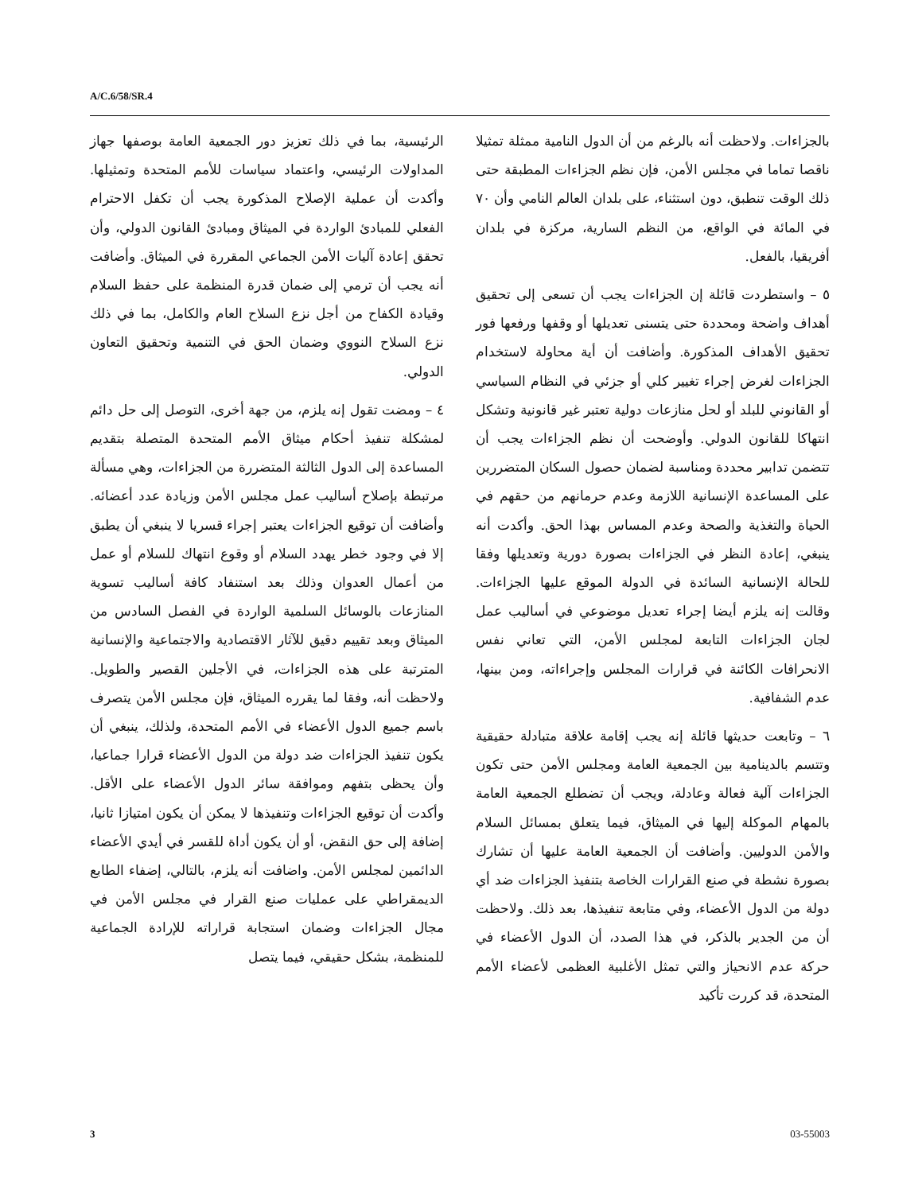A/C.6/58/SR.4
الرئيسية، بما في ذلك تعزيز دور الجمعية العامة بوصفها جهاز المداولات الرئيسي، واعتماد سياسات للأمم المتحدة وتمثيلها. وأكدت أن عملية الإصلاح المذكورة يجب أن تكفل الاحترام الفعلي للمبادئ الواردة في الميثاق ومبادئ القانون الدولي، وأن تحقق إعادة آليات الأمن الجماعي المقررة في الميثاق. وأضافت أنه يجب أن ترمي إلى ضمان قدرة المنظمة على حفظ السلام وقيادة الكفاح من أجل نزع السلاح العام والكامل، بما في ذلك نزع السلاح النووي وضمان الحق في التنمية وتحقيق التعاون الدولي.
٤ – ومضت تقول إنه يلزم، من جهة أخرى، التوصل إلى حل دائم لمشكلة تنفيذ أحكام ميثاق الأمم المتحدة المتصلة بتقديم المساعدة إلى الدول الثالثة المتضررة من الجزاءات، وهي مسألة مرتبطة بإصلاح أساليب عمل مجلس الأمن وزيادة عدد أعضائه. وأضافت أن توقيع الجزاءات يعتبر إجراء قسريا لا ينبغي أن يطبق إلا في وجود خطر يهدد السلام أو وقوع انتهاك للسلام أو عمل من أعمال العدوان وذلك بعد استنفاد كافة أساليب تسوية المنازعات بالوسائل السلمية الواردة في الفصل السادس من الميثاق وبعد تقييم دقيق للآثار الاقتصادية والاجتماعية والإنسانية المترتبة على هذه الجزاءات، في الأجلين القصير والطويل. ولاحظت أنه، وفقا لما يقرره الميثاق، فإن مجلس الأمن يتصرف باسم جميع الدول الأعضاء في الأمم المتحدة، ولذلك، ينبغي أن يكون تنفيذ الجزاءات ضد دولة من الدول الأعضاء قرارا جماعيا، وأن يحظى بتفهم وموافقة سائر الدول الأعضاء على الأقل. وأكدت أن توقيع الجزاءات وتنفيذها لا يمكن أن يكون امتيازا ثانيا، إضافة إلى حق النقض، أو أن يكون أداة للقسر في أيدي الأعضاء الدائمين لمجلس الأمن. واضافت أنه يلزم، بالتالي، إضفاء الطابع الديمقراطي على عمليات صنع القرار في مجلس الأمن في مجال الجزاءات وضمان استجابة قراراته للإرادة الجماعية للمنظمة، بشكل حقيقي، فيما يتصل
بالجزاءات. ولاحظت أنه بالرغم من أن الدول النامية ممثلة تمثيلا ناقصا تماما في مجلس الأمن، فإن نظم الجزاءات المطبقة حتى ذلك الوقت تنطبق، دون استثناء، على بلدان العالم النامي وأن ٧٠ في المائة في الواقع، من النظم السارية، مركزة في بلدان أفريقيا، بالفعل.
٥ – واستطردت قائلة إن الجزاءات يجب أن تسعى إلى تحقيق أهداف واضحة ومحددة حتى يتسنى تعديلها أو وقفها ورفعها فور تحقيق الأهداف المذكورة. وأضافت أن أية محاولة لاستخدام الجزاءات لغرض إجراء تغيير كلي أو جزئي في النظام السياسي أو القانوني للبلد أو لحل منازعات دولية تعتبر غير قانونية وتشكل انتهاكا للقانون الدولي. وأوضحت أن نظم الجزاءات يجب أن تتضمن تدابير محددة ومناسبة لضمان حصول السكان المتضررين على المساعدة الإنسانية اللازمة وعدم حرمانهم من حقهم في الحياة والتغذية والصحة وعدم المساس بهذا الحق. وأكدت أنه ينبغي، إعادة النظر في الجزاءات بصورة دورية وتعديلها وفقا للحالة الإنسانية السائدة في الدولة الموقع عليها الجزاءات. وقالت إنه يلزم أيضا إجراء تعديل موضوعي في أساليب عمل لجان الجزاءات التابعة لمجلس الأمن، التي تعاني نفس الانحرافات الكائنة في قرارات المجلس وإجراءاته، ومن بينها، عدم الشفافية.
٦ – وتابعت حديثها قائلة إنه يجب إقامة علاقة متبادلة حقيقية وتتسم بالدينامية بين الجمعية العامة ومجلس الأمن حتى تكون الجزاءات آلية فعالة وعادلة، ويجب أن تضطلع الجمعية العامة بالمهام الموكلة إليها في الميثاق، فيما يتعلق بمسائل السلام والأمن الدوليين. وأضافت أن الجمعية العامة عليها أن تشارك بصورة نشطة في صنع القرارات الخاصة بتنفيذ الجزاءات ضد أي دولة من الدول الأعضاء، وفي متابعة تنفيذها، بعد ذلك. ولاحظت أن من الجدير بالذكر، في هذا الصدد، أن الدول الأعضاء في حركة عدم الانحياز والتي تمثل الأغلبية العظمى لأعضاء الأمم المتحدة، قد كررت تأكيد
3 03-55003